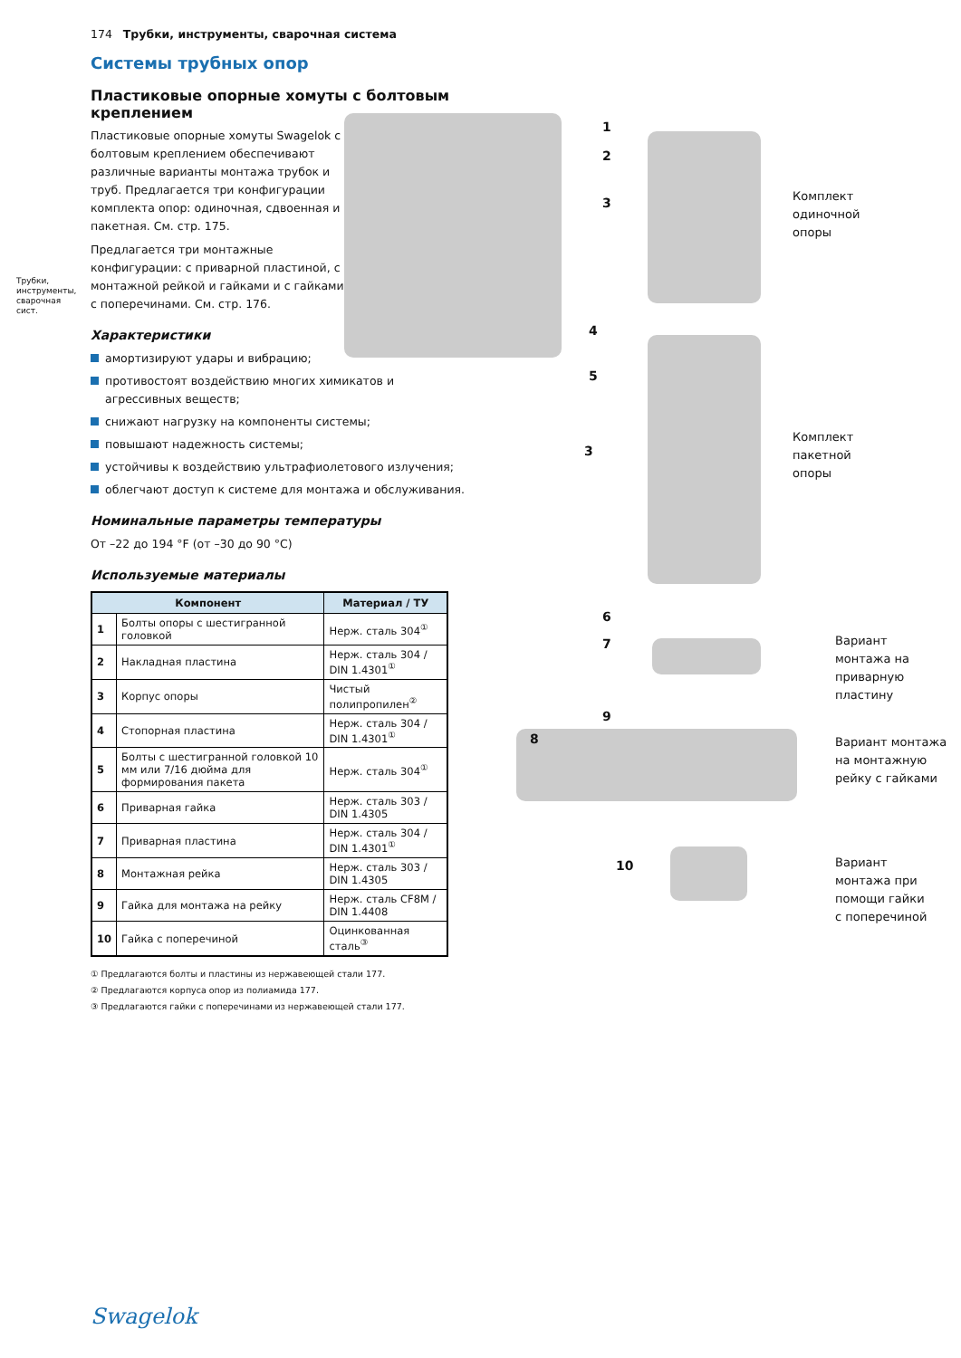Трубки, инструменты, сварочная сист.
174 Трубки, инструменты, сварочная система
Системы трубных опор
Пластиковые опорные хомуты с болтовым креплением
Пластиковые опорные хомуты Swagelok с болтовым креплением обеспечивают различные варианты монтажа трубок и труб. Предлагается три конфигурации комплекта опор: одиночная, сдвоенная и пакетная. См. стр. 175.
Предлагается три монтажные конфигурации: с приварной пластиной, с монтажной рейкой и гайками и с гайками с поперечинами. См. стр. 176.
Характеристики
амортизируют удары и вибрацию;
противостоят воздействию многих химикатов и агрессивных веществ;
снижают нагрузку на компоненты системы;
повышают надежность системы;
устойчивы к воздействию ультрафиолетового излучения;
облегчают доступ к системе для монтажа и обслуживания.
Номинальные параметры температуры
От –22 до 194 °F (от –30 до 90 °C)
Используемые материалы
| Компонент | | Материал / ТУ |
| --- | --- | --- |
| 1 | Болты опоры с шестигранной головкой | Нерж. сталь 304<sup>①</sup> |
| 2 | Накладная пластина | Нерж. сталь 304 / DIN 1.4301<sup>①</sup> |
| 3 | Корпус опоры | Чистый полипропилен<sup>②</sup> |
| 4 | Стопорная пластина | Нерж. сталь 304 / DIN 1.4301<sup>①</sup> |
| 5 | Болты с шестигранной головкой 10 мм или 7/16 дюйма для формирования пакета | Нерж. сталь 304<sup>①</sup> |
| 6 | Приварная гайка | Нерж. сталь 303 / DIN 1.4305 |
| 7 | Приварная пластина | Нерж. сталь 304 / DIN 1.4301<sup>①</sup> |
| 8 | Монтажная рейка | Нерж. сталь 303 / DIN 1.4305 |
| 9 | Гайка для монтажа на рейку | Нерж. сталь CF8M / DIN 1.4408 |
| 10 | Гайка с поперечиной | Оцинкованная сталь<sup>③</sup> |
① Предлагаются болты и пластины из нержавеющей стали 177.
② Предлагаются корпуса опор из полиамида 177.
③ Предлагаются гайки с поперечинами из нержавеющей стали 177.
1
2
3
4
5
3
6
7
8
9
10
Комплект
одиночной
опоры
Комплект
пакетной
опоры
Вариант
монтажа на
приварную
пластину
Вариант монтажа
на монтажную
рейку с гайками
Вариант
монтажа при
помощи гайки
с поперечиной
Swagelok